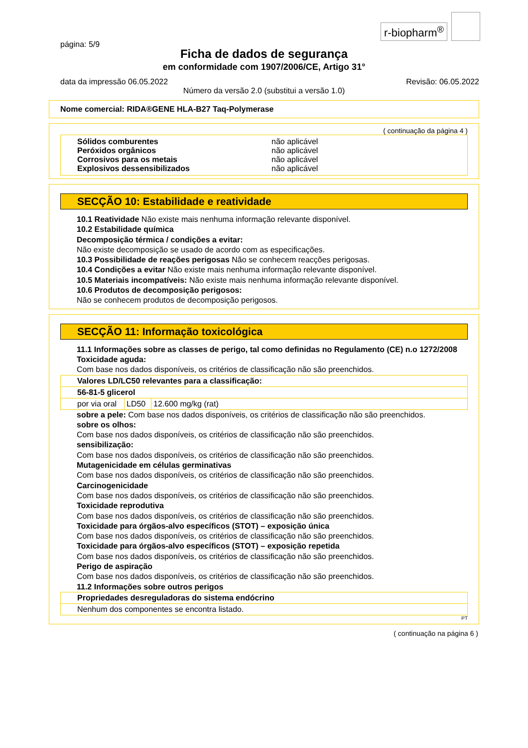r-biopharm<sup>®</sup>
página: 5/9
Ficha de dados de segurança
em conformidade com 1907/2006/CE, Artigo 31°
data da impressão 06.05.2022 Revisão: 06.05.2022
Número da versão 2.0 (substitui a versão 1.0)
Nome comercial: RIDA®GENE HLA-B27 Taq-Polymerase
( continuação da página 4 )
| Sólidos comburentes | não aplicável |
| Peróxidos orgânicos | não aplicável |
| Corrosivos para os metais | não aplicável |
| Explosivos dessensibilizados | não aplicável |
SECÇÃO 10: Estabilidade e reatividade
10.1 Reatividade Não existe mais nenhuma informação relevante disponível.
10.2 Estabilidade química
Decomposição térmica / condições a evitar:
Não existe decomposição se usado de acordo com as especificações.
10.3 Possibilidade de reações perigosas Não se conhecem reacções perigosas.
10.4 Condições a evitar Não existe mais nenhuma informação relevante disponível.
10.5 Materiais incompatíveis: Não existe mais nenhuma informação relevante disponível.
10.6 Produtos de decomposição perigosos:
Não se conhecem produtos de decomposição perigosos.
SECÇÃO 11: Informação toxicológica
11.1 Informações sobre as classes de perigo, tal como definidas no Regulamento (CE) n.o 1272/2008
Toxicidade aguda:
Com base nos dados disponíveis, os critérios de classificação não são preenchidos.
| Valores LD/LC50 relevantes para a classificação: | | |
| 56-81-5 glicerol | | |
| por via oral | LD50 | 12.600 mg/kg (rat) |
sobre a pele: Com base nos dados disponíveis, os critérios de classificação não são preenchidos.
sobre os olhos:
Com base nos dados disponíveis, os critérios de classificação não são preenchidos.
sensibilização:
Com base nos dados disponíveis, os critérios de classificação não são preenchidos.
Mutagenicidade em células germinativas
Com base nos dados disponíveis, os critérios de classificação não são preenchidos.
Carcinogenicidade
Com base nos dados disponíveis, os critérios de classificação não são preenchidos.
Toxicidade reprodutiva
Com base nos dados disponíveis, os critérios de classificação não são preenchidos.
Toxicidade para órgãos-alvo específicos (STOT) – exposição única
Com base nos dados disponíveis, os critérios de classificação não são preenchidos.
Toxicidade para órgãos-alvo específicos (STOT) – exposição repetida
Com base nos dados disponíveis, os critérios de classificação não são preenchidos.
Perigo de aspiração
Com base nos dados disponíveis, os critérios de classificação não são preenchidos.
11.2 Informações sobre outros perigos
| Propriedades desreguladoras do sistema endócrino |
| Nenhum dos componentes se encontra listado. |
PT
( continuação na página 6 )